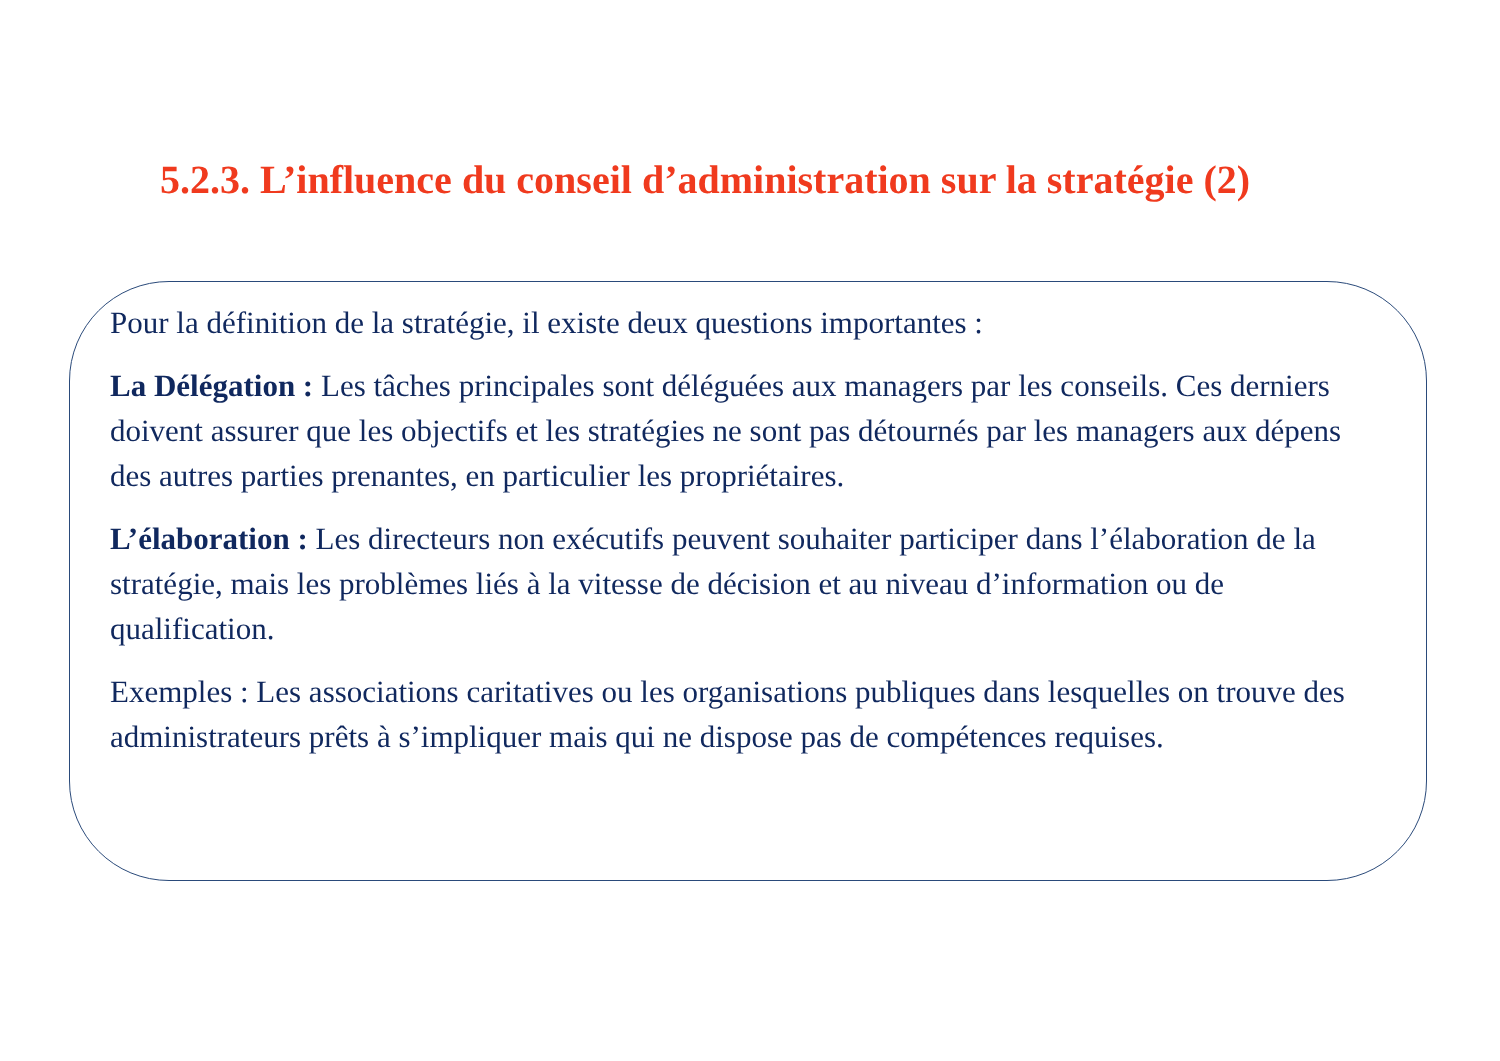5.2.3. L’influence du conseil d’administration sur la stratégie (2)
Pour la définition de la stratégie, il existe deux questions importantes :
La Délégation : Les tâches principales sont déléguées aux managers par les conseils. Ces derniers doivent assurer que les objectifs et les stratégies ne sont pas détournés par les managers aux dépens des autres parties prenantes, en particulier les propriétaires.
L’élaboration : Les directeurs non exécutifs peuvent souhaiter participer dans l’élaboration de la stratégie, mais les problèmes liés à la vitesse de décision et au niveau d’information ou de qualification.
Exemples : Les associations caritatives ou les organisations publiques dans lesquelles on trouve des administrateurs prêts à s’impliquer mais qui ne dispose pas de compétences requises.